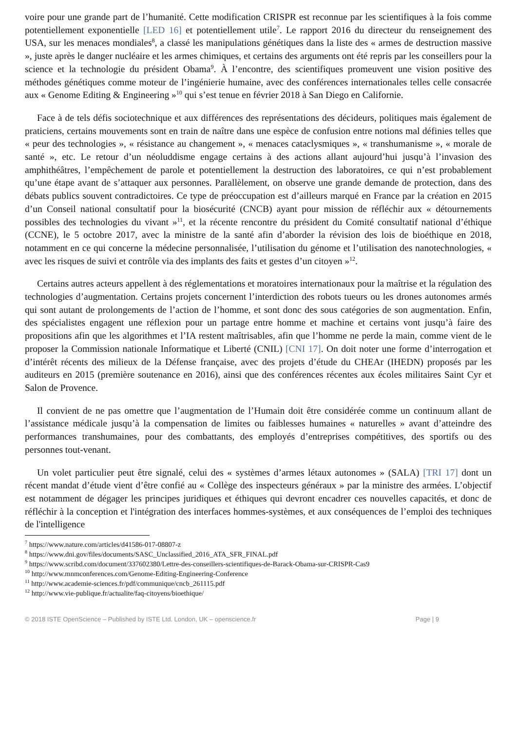voire pour une grande part de l’humanité. Cette modification CRISPR est reconnue par les scientifiques à la fois comme potentiellement exponentielle [LED 16] et potentiellement utile<sup>7</sup>. Le rapport 2016 du directeur du renseignement des USA, sur les menaces mondiales<sup>8</sup>, a classé les manipulations génétiques dans la liste des « armes de destruction massive », juste après le danger nucléaire et les armes chimiques, et certains des arguments ont été repris par les conseillers pour la science et la technologie du président Obama<sup>9</sup>. À l’encontre, des scientifiques promeuvent une vision positive des méthodes génétiques comme moteur de l’ingénierie humaine, avec des conférences internationales telles celle consacrée aux « Genome Editing & Engineering »<sup>10</sup> qui s’est tenue en février 2018 à San Diego en Californie.
Face à de tels défis sociotechnique et aux différences des représentations des décideurs, politiques mais également de praticiens, certains mouvements sont en train de naître dans une espèce de confusion entre notions mal définies telles que « peur des technologies », « résistance au changement », « menaces cataclysmiques », « transhumanisme », « morale de santé », etc. Le retour d’un néoluddisme engage certains à des actions allant aujourd’hui jusqu’à l’invasion des amphithéâtres, l’empêchement de parole et potentiellement la destruction des laboratoires, ce qui n’est probablement qu’une étape avant de s’attaquer aux personnes. Parallèlement, on observe une grande demande de protection, dans des débats publics souvent contradictoires. Ce type de préoccupation est d’ailleurs marqué en France par la création en 2015 d’un Conseil national consultatif pour la biosécurité (CNCB) ayant pour mission de réfléchir aux « détournements possibles des technologies du vivant »<sup>11</sup>, et la récente rencontre du président du Comité consultatif national d’éthique (CCNE), le 5 octobre 2017, avec la ministre de la santé afin d’aborder la révision des lois de bioéthique en 2018, notamment en ce qui concerne la médecine personnalisée, l’utilisation du génome et l’utilisation des nanotechnologies, « avec les risques de suivi et contrôle via des implants des faits et gestes d’un citoyen »<sup>12</sup>.
Certains autres acteurs appellent à des réglementations et moratoires internationaux pour la maîtrise et la régulation des technologies d’augmentation. Certains projets concernent l’interdiction des robots tueurs ou les drones autonomes armés qui sont autant de prolongements de l’action de l’homme, et sont donc des sous catégories de son augmentation. Enfin, des spécialistes engagent une réflexion pour un partage entre homme et machine et certains vont jusqu’à faire des propositions afin que les algorithmes et l’IA restent maîtrisables, afin que l’homme ne perde la main, comme vient de le proposer la Commission nationale Informatique et Liberté (CNIL) [CNI 17]. On doit noter une forme d’interrogation et d’intérêt récents des milieux de la Défense française, avec des projets d’étude du CHEAr (IHEDN) proposés par les auditeurs en 2015 (première soutenance en 2016), ainsi que des conférences récentes aux écoles militaires Saint Cyr et Salon de Provence.
Il convient de ne pas omettre que l’augmentation de l’Humain doit être considérée comme un continuum allant de l’assistance médicale jusqu’à la compensation de limites ou faiblesses humaines « naturelles » avant d’atteindre des performances transhumaines, pour des combattants, des employés d’entreprises compétitives, des sportifs ou des personnes tout-venant.
Un volet particulier peut être signalé, celui des « systèmes d’armes létaux autonomes » (SALA) [TRI 17] dont un récent mandat d’étude vient d’être confié au « Collège des inspecteurs généraux » par la ministre des armées. L’objectif est notamment de dégager les principes juridiques et éthiques qui devront encadrer ces nouvelles capacités, et donc de réfléchir à la conception et l'intégration des interfaces hommes-systèmes, et aux conséquences de l’emploi des techniques de l'intelligence
<sup>7</sup> https://www.nature.com/articles/d41586-017-08807-z
<sup>8</sup> https://www.dni.gov/files/documents/SASC_Unclassified_2016_ATA_SFR_FINAL.pdf
<sup>9</sup> https://www.scribd.com/document/337602380/Lettre-des-conseillers-scientifiques-de-Barack-Obama-sur-CRISPR-Cas9
<sup>10</sup> http://www.mnmconferences.com/Genome-Editing-Engineering-Conference
<sup>11</sup> http://www.academie-sciences.fr/pdf/communique/cncb_261115.pdf
<sup>12</sup> http://www.vie-publique.fr/actualite/faq-citoyens/bioethique/
© 2018 ISTE OpenScience – Published by ISTE Ltd. London, UK – openscience.fr Page | 9